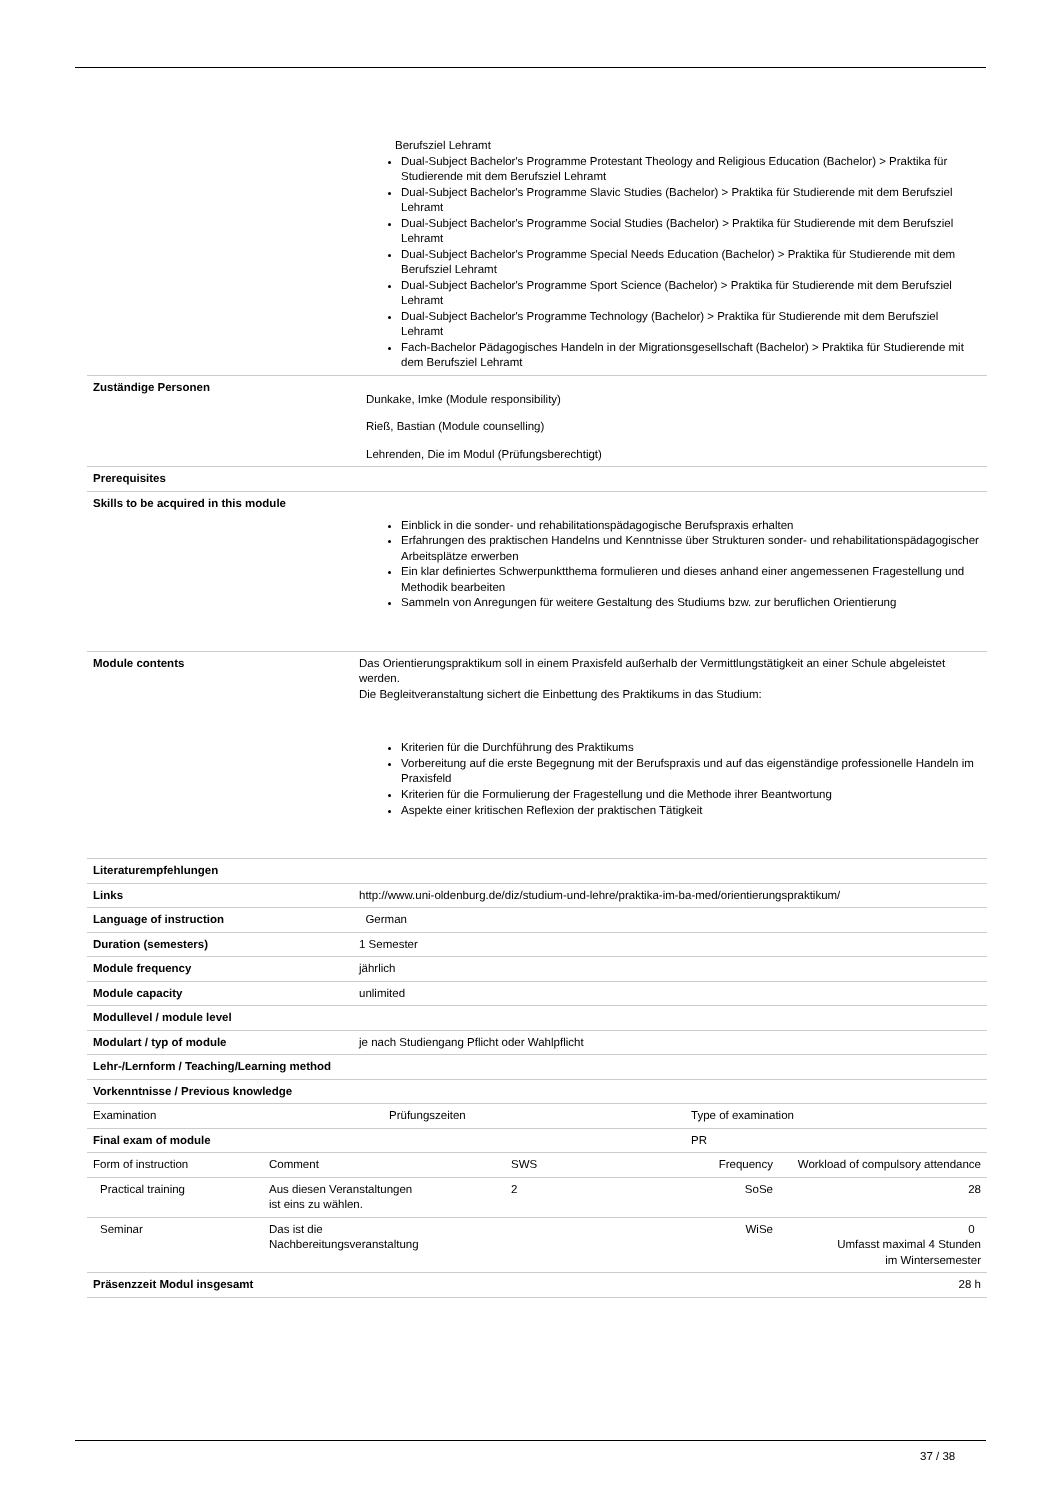| | Berufsziel Lehramt Dual-Subject Bachelor's Programme Protestant Theology and Religious Education (Bachelor) > Praktika für Studierende mit dem Berufsziel Lehramt Dual-Subject Bachelor's Programme Slavic Studies (Bachelor) > Praktika für Studierende mit dem Berufsziel Lehramt Dual-Subject Bachelor's Programme Social Studies (Bachelor) > Praktika für Studierende mit dem Berufsziel Lehramt Dual-Subject Bachelor's Programme Special Needs Education (Bachelor) > Praktika für Studierende mit dem Berufsziel Lehramt Dual-Subject Bachelor's Programme Sport Science (Bachelor) > Praktika für Studierende mit dem Berufsziel Lehramt Dual-Subject Bachelor's Programme Technology (Bachelor) > Praktika für Studierende mit dem Berufsziel Lehramt Fach-Bachelor Pädagogisches Handeln in der Migrationsgesellschaft (Bachelor) > Praktika für Studierende mit dem Berufsziel Lehramt |
| Zuständige Personen | Dunkake, Imke (Module responsibility) Rieß, Bastian (Module counselling) Lehrenden, Die im Modul (Prüfungsberechtigt) |
| Prerequisites | |
| Skills to be acquired in this module | Einblick in die sonder- und rehabilitationspädagogische Berufspraxis erhalten Erfahrungen des praktischen Handelns und Kenntnisse über Strukturen sonder- und rehabilitationspädagogischer Arbeitsplätze erwerben Ein klar definiertes Schwerpunktthema formulieren und dieses anhand einer angemessenen Fragestellung und Methodik bearbeiten Sammeln von Anregungen für weitere Gestaltung des Studiums bzw. zur beruflichen Orientierung |
| Module contents | Das Orientierungspraktikum soll in einem Praxisfeld außerhalb der Vermittlungstätigkeit an einer Schule abgeleistet werden. Die Begleitveranstaltung sichert die Einbettung des Praktikums in das Studium: Kriterien für die Durchführung des Praktikums Vorbereitung auf die erste Begegnung mit der Berufspraxis und auf das eigenständige professionelle Handeln im Praxisfeld Kriterien für die Formulierung der Fragestellung und die Methode ihrer Beantwortung Aspekte einer kritischen Reflexion der praktischen Tätigkeit |
| Literaturempfehlungen | |
| Links | http://www.uni-oldenburg.de/diz/studium-und-lehre/praktika-im-ba-med/orientierungspraktikum/ |
| Language of instruction | German |
| Duration (semesters) | 1 Semester |
| Module frequency | jährlich |
| Module capacity | unlimited |
| Modullevel / module level | |
| Modulart / typ of module | je nach Studiengang Pflicht oder Wahlpflicht |
| Lehr-/Lernform / Teaching/Learning method | |
| Vorkenntnisse / Previous knowledge | |
| Examination | Prüfungszeiten | Type of examination |
| Final exam of module | | PR |
| | Form of instruction | Comment | SWS | Frequency | Workload of compulsory attendance |
| Practical training | Aus diesen Veranstaltungen ist eins zu wählen. | 2 | SoSe | 28 | |
| Seminar | Das ist die Nachbereitungsveranstaltung | | WiSe | 0 Umfasst maximal 4 Stunden im Wintersemester | |
| Präsenzzeit Modul insgesamt | | | | 28 h | |
37 / 38